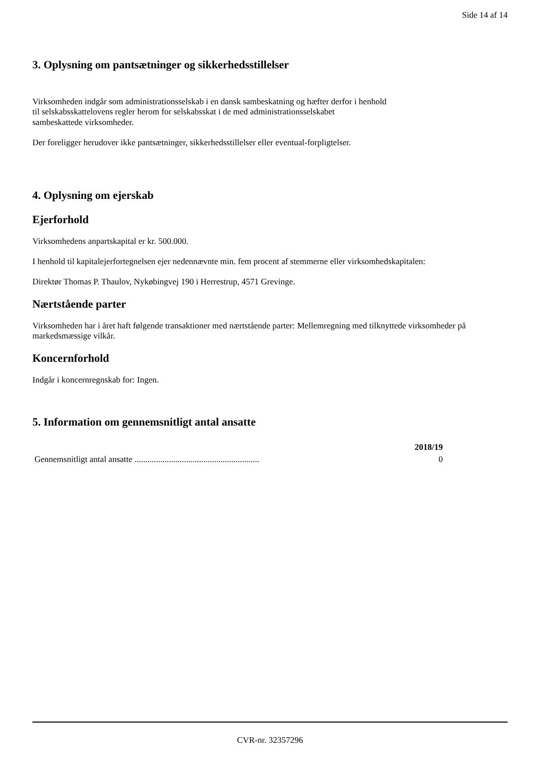Side 14 af 14
3. Oplysning om pantsætninger og sikkerhedsstillelser
Virksomheden indgår som administrationsselskab i en dansk sambeskatning og hæfter derfor i henhold til selskabsskattelovens regler herom for selskabsskat i de med administrationsselskabet sambeskattede virksomheder.
Der foreligger herudover ikke pantsætninger, sikkerhedsstillelser eller eventual-forpligtelser.
4. Oplysning om ejerskab
Ejerforhold
Virksomhedens anpartskapital er kr. 500.000.
I henhold til kapitalejerfortegnelsen ejer nedennævnte min. fem procent af stemmerne eller virksomhedskapitalen:
Direktør Thomas P. Thaulov, Nykøbingvej 190 i Herrestrup, 4571 Grevinge.
Nærtstående parter
Virksomheden har i året haft følgende transaktioner med nærtstående parter: Mellemregning med tilknyttede virksomheder på markedsmæssige vilkår.
Koncernforhold
Indgår i koncernregnskab for: Ingen.
5. Information om gennemsnitligt antal ansatte
| | 2018/19 |
| --- | --- |
| Gennemsnitligt antal ansatte .......................................................... | 0 |
CVR-nr. 32357296